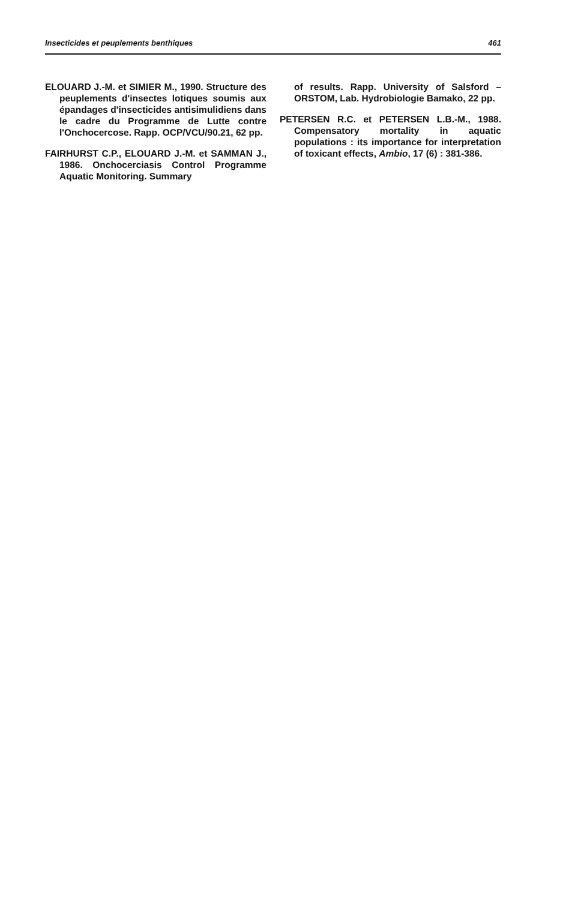Insecticides et peuplements benthiques 461
ELOUARD J.-M. et SIMIER M., 1990. Structure des peuplements d'insectes lotiques soumis aux épandages d'insecticides antisimulidiens dans le cadre du Programme de Lutte contre l'Onchocercose. Rapp. OCP/VCU/90.21, 62 pp.
FAIRHURST C.P., ELOUARD J.-M. et SAMMAN J., 1986. Onchocerciasis Control Programme Aquatic Monitoring. Summary
of results. Rapp. University of Salsford – ORSTOM, Lab. Hydrobiologie Bamako, 22 pp.
PETERSEN R.C. et PETERSEN L.B.-M., 1988. Compensatory mortality in aquatic populations : its importance for interpretation of toxicant effects, Ambio, 17 (6) : 381-386.